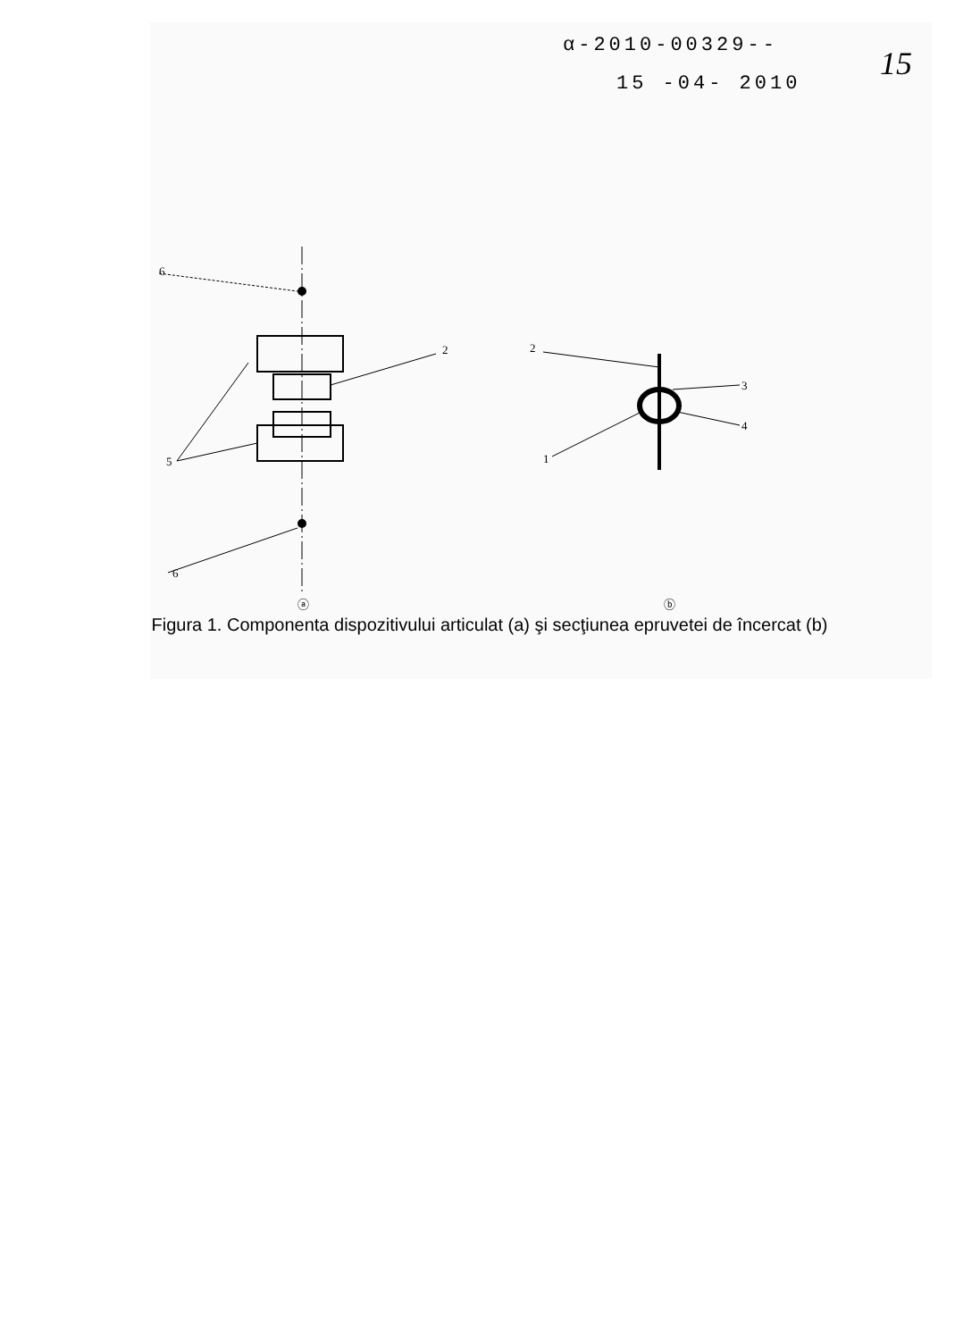α-2010-00329--
15 -04- 2010
15
6
6
2
5
2
1
3
4
ⓐ
ⓑ
Figura 1. Componenta dispozitivului articulat (a) şi secţiunea epruvetei de încercat (b)